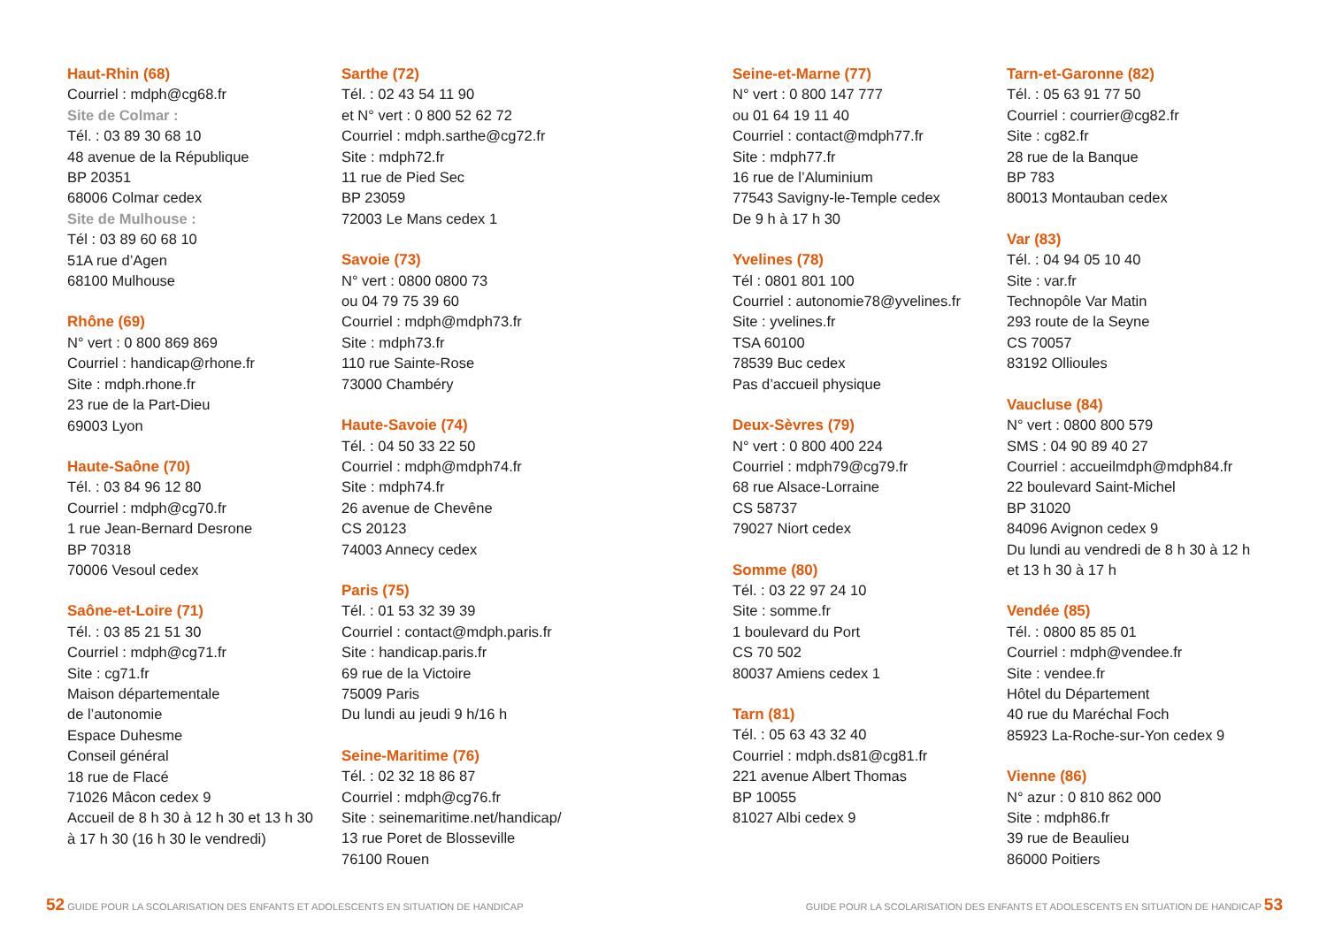Haut-Rhin (68)
Courriel : mdph@cg68.fr
Site de Colmar :
Tél. : 03 89 30 68 10
48 avenue de la République
BP 20351
68006 Colmar cedex
Site de Mulhouse :
Tél : 03 89 60 68 10
51A rue d’Agen
68100 Mulhouse
Rhône (69)
N° vert : 0 800 869 869
Courriel : handicap@rhone.fr
Site : mdph.rhone.fr
23 rue de la Part-Dieu
69003 Lyon
Haute-Saône (70)
Tél. : 03 84 96 12 80
Courriel : mdph@cg70.fr
1 rue Jean-Bernard Desrone
BP 70318
70006 Vesoul cedex
Saône-et-Loire (71)
Tél. : 03 85 21 51 30
Courriel : mdph@cg71.fr
Site : cg71.fr
Maison départementale
de l’autonomie
Espace Duhesme
Conseil général
18 rue de Flacé
71026 Mâcon cedex 9
Accueil de 8 h 30 à 12 h 30 et 13 h 30
à 17 h 30 (16 h 30 le vendredi)
Sarthe (72)
Tél. : 02 43 54 11 90
et N° vert : 0 800 52 62 72
Courriel : mdph.sarthe@cg72.fr
Site : mdph72.fr
11 rue de Pied Sec
BP 23059
72003 Le Mans cedex 1
Savoie (73)
N° vert : 0800 0800 73
ou 04 79 75 39 60
Courriel : mdph@mdph73.fr
Site : mdph73.fr
110 rue Sainte-Rose
73000 Chambéry
Haute-Savoie (74)
Tél. : 04 50 33 22 50
Courriel : mdph@mdph74.fr
Site : mdph74.fr
26 avenue de Chevêne
CS 20123
74003 Annecy cedex
Paris (75)
Tél. : 01 53 32 39 39
Courriel : contact@mdph.paris.fr
Site : handicap.paris.fr
69 rue de la Victoire
75009 Paris
Du lundi au jeudi 9 h/16 h
Seine-Maritime (76)
Tél. : 02 32 18 86 87
Courriel : mdph@cg76.fr
Site : seinemaritime.net/handicap/
13 rue Poret de Blosseville
76100 Rouen
Seine-et-Marne (77)
N° vert : 0 800 147 777
ou 01 64 19 11 40
Courriel : contact@mdph77.fr
Site : mdph77.fr
16 rue de l’Aluminium
77543 Savigny-le-Temple cedex
De 9 h à 17 h 30
Yvelines (78)
Tél : 0801 801 100
Courriel : autonomie78@yvelines.fr
Site : yvelines.fr
TSA 60100
78539 Buc cedex
Pas d’accueil physique
Deux-Sèvres (79)
N° vert : 0 800 400 224
Courriel : mdph79@cg79.fr
68 rue Alsace-Lorraine
CS 58737
79027 Niort cedex
Somme (80)
Tél. : 03 22 97 24 10
Site : somme.fr
1 boulevard du Port
CS 70 502
80037 Amiens cedex 1
Tarn (81)
Tél. : 05 63 43 32 40
Courriel : mdph.ds81@cg81.fr
221 avenue Albert Thomas
BP 10055
81027 Albi cedex 9
Tarn-et-Garonne (82)
Tél. : 05 63 91 77 50
Courriel : courrier@cg82.fr
Site : cg82.fr
28 rue de la Banque
BP 783
80013 Montauban cedex
Var (83)
Tél. : 04 94 05 10 40
Site : var.fr
Technopôle Var Matin
293 route de la Seyne
CS 70057
83192 Ollioules
Vaucluse (84)
N° vert : 0800 800 579
SMS : 04 90 89 40 27
Courriel : accueilmdph@mdph84.fr
22 boulevard Saint-Michel
BP 31020
84096 Avignon cedex 9
Du lundi au vendredi de 8 h 30 à 12 h
et 13 h 30 à 17 h
Vendée (85)
Tél. : 0800 85 85 01
Courriel : mdph@vendee.fr
Site : vendee.fr
Hôtel du Département
40 rue du Maréchal Foch
85923 La-Roche-sur-Yon cedex 9
Vienne (86)
N° azur : 0 810 862 000
Site : mdph86.fr
39 rue de Beaulieu
86000 Poitiers
52 GUIDE POUR LA SCOLARISATION DES ENFANTS ET ADOLESCENTS EN SITUATION DE HANDICAP GUIDE POUR LA SCOLARISATION DES ENFANTS ET ADOLESCENTS EN SITUATION DE HANDICAP 53